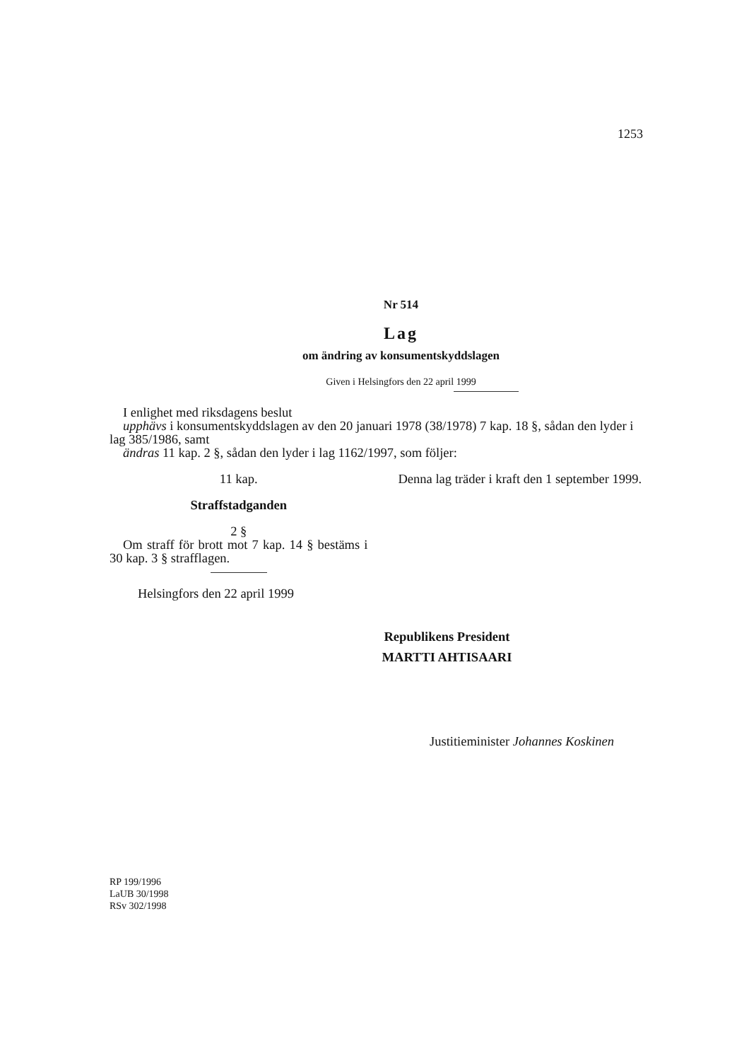1253
Nr 514
Lag
om ändring av konsumentskyddslagen
Given i Helsingfors den 22 april 1999
I enlighet med riksdagens beslut
upphävs i konsumentskyddslagen av den 20 januari 1978 (38/1978) 7 kap. 18 §, sådan den lyder i lag 385/1986, samt
ändras 11 kap. 2 §, sådan den lyder i lag 1162/1997, som följer:
11 kap.
Straffstadganden
2 §
Om straff för brott mot 7 kap. 14 § bestäms i 30 kap. 3 § strafflagen.
Helsingfors den 22 april 1999
Denna lag träder i kraft den 1 september 1999.
Republikens President
MARTTI AHTISAARI
Justitieminister Johannes Koskinen
RP 199/1996
LaUB 30/1998
RSv 302/1998